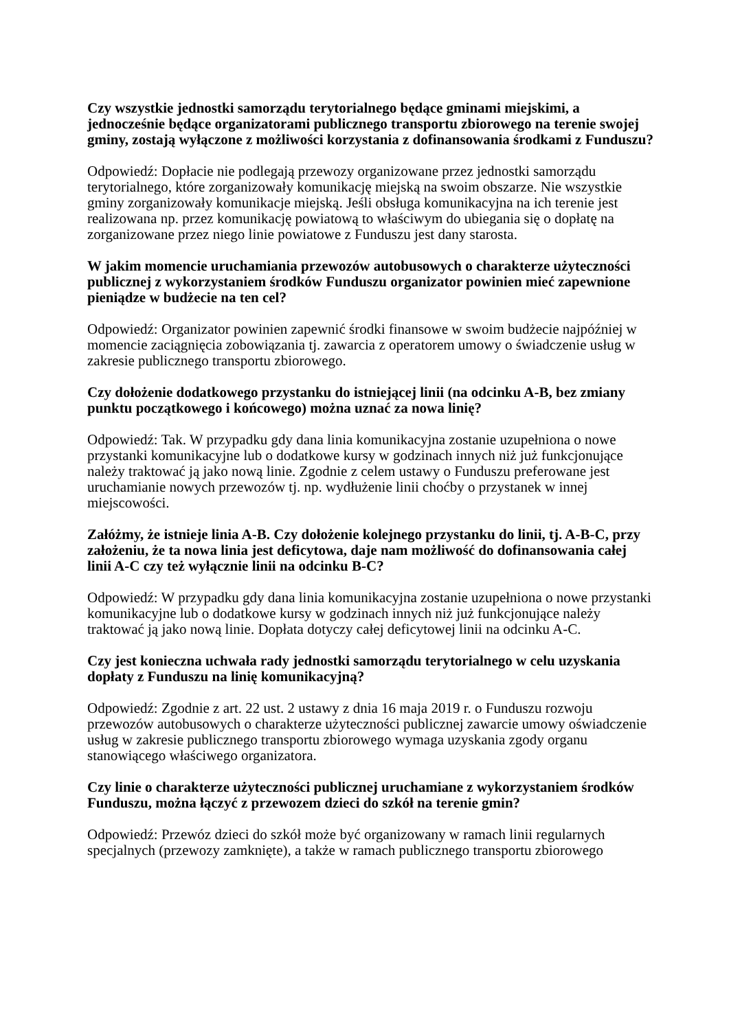Czy wszystkie jednostki samorządu terytorialnego będące gminami miejskimi, a jednocześnie będące organizatorami publicznego transportu zbiorowego na terenie swojej gminy, zostają wyłączone z możliwości korzystania z dofinansowania środkami z Funduszu?
Odpowiedź: Dopłacie nie podlegają przewozy organizowane przez jednostki samorządu terytorialnego, które zorganizowały komunikację miejską na swoim obszarze. Nie wszystkie gminy zorganizowały komunikacje miejską. Jeśli obsługa komunikacyjna na ich terenie jest realizowana np. przez komunikację powiatową to właściwym do ubiegania się o dopłatę na zorganizowane przez niego linie powiatowe z Funduszu jest dany starosta.
W jakim momencie uruchamiania przewozów autobusowych o charakterze użyteczności publicznej z wykorzystaniem środków Funduszu organizator powinien mieć zapewnione pieniądze w budżecie na ten cel?
Odpowiedź: Organizator powinien zapewnić środki finansowe w swoim budżecie najpóźniej w momencie zaciągnięcia zobowiązania tj. zawarcia z operatorem umowy o świadczenie usług w zakresie publicznego transportu zbiorowego.
Czy dołożenie dodatkowego przystanku do istniejącej linii (na odcinku A-B, bez zmiany punktu początkowego i końcowego) można uznać za nowa linię?
Odpowiedź: Tak. W przypadku gdy dana linia komunikacyjna zostanie uzupełniona o nowe przystanki komunikacyjne lub o dodatkowe kursy w godzinach innych niż już funkcjonujące należy traktować ją jako nową linie. Zgodnie z celem ustawy o Funduszu preferowane jest uruchamianie nowych przewozów tj. np. wydłużenie linii choćby o przystanek w innej miejscowości.
Załóżmy, że istnieje linia A-B. Czy dołożenie kolejnego przystanku do linii, tj. A-B-C, przy założeniu, że ta nowa linia jest deficytowa, daje nam możliwość do dofinansowania całej linii A-C czy też wyłącznie linii na odcinku B-C?
Odpowiedź: W przypadku gdy dana linia komunikacyjna zostanie uzupełniona o nowe przystanki komunikacyjne lub o dodatkowe kursy w godzinach innych niż już funkcjonujące należy traktować ją jako nową linie. Dopłata dotyczy całej deficytowej linii na odcinku A-C.
Czy jest konieczna uchwała rady jednostki samorządu terytorialnego w celu uzyskania dopłaty z Funduszu na linię komunikacyjną?
Odpowiedź: Zgodnie z art. 22 ust. 2 ustawy z dnia 16 maja 2019 r. o Funduszu rozwoju przewozów autobusowych o charakterze użyteczności publicznej zawarcie umowy oświadczenie usług w zakresie publicznego transportu zbiorowego wymaga uzyskania zgody organu stanowiącego właściwego organizatora.
Czy linie o charakterze użyteczności publicznej uruchamiane z wykorzystaniem środków Funduszu, można łączyć z przewozem dzieci do szkół na terenie gmin?
Odpowiedź: Przewóz dzieci do szkół może być organizowany w ramach linii regularnych specjalnych (przewozy zamknięte), a także w ramach publicznego transportu zbiorowego